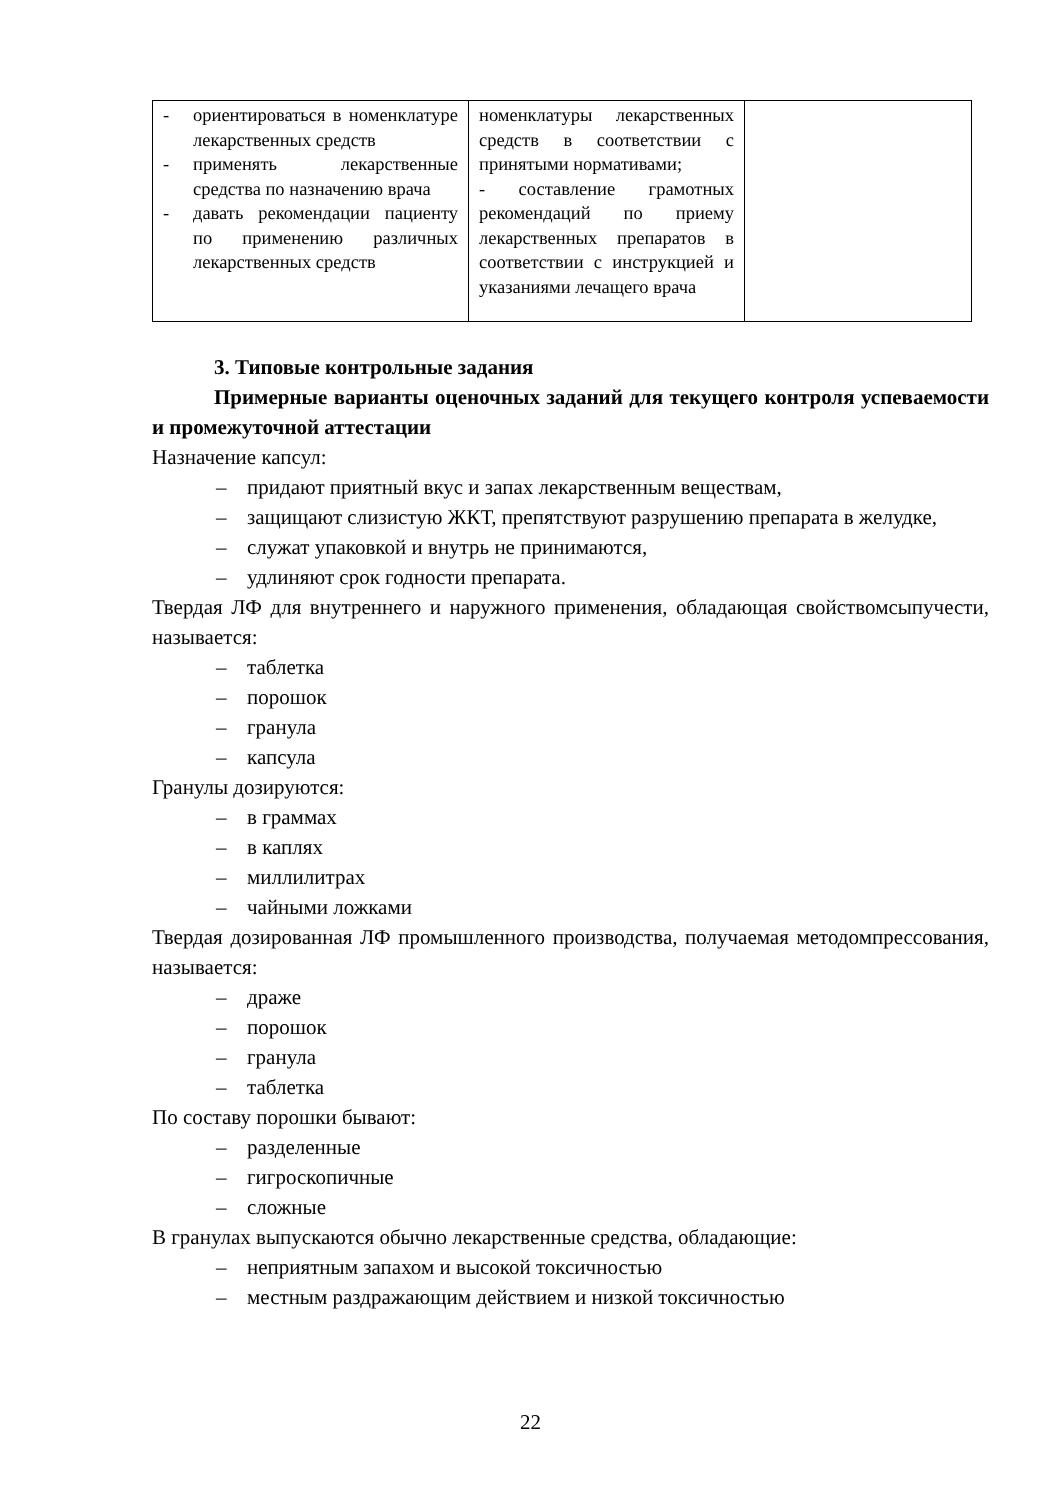| - ориентироваться в номенклатуре лекарственных средств - применять лекарственные средства по назначению врача - давать рекомендации пациенту по применению различных лекарственных средств | номенклатуры лекарственных средств в соответствии с принятыми нормативами; - составление грамотных рекомендаций по приему лекарственных препаратов в соответствии с инструкцией и указаниями лечащего врача | |
3. Типовые контрольные задания
Примерные варианты оценочных заданий для текущего контроля успеваемости и промежуточной аттестации
Назначение капсул:
– придают приятный вкус и запах лекарственным веществам,
– защищают слизистую ЖКТ, препятствуют разрушению препарата в желудке,
– служат упаковкой и внутрь не принимаются,
– удлиняют срок годности препарата.
Твердая ЛФ для внутреннего и наружного применения, обладающая свойствомсыпучести, называется:
– таблетка
– порошок
– гранула
– капсула
Гранулы дозируются:
– в граммах
– в каплях
– миллилитрах
– чайными ложками
Твердая дозированная ЛФ промышленного производства, получаемая методомпрессования, называется:
– драже
– порошок
– гранула
– таблетка
По составу порошки бывают:
– разделенные
– гигроскопичные
– сложные
В гранулах выпускаются обычно лекарственные средства, обладающие:
– неприятным запахом и высокой токсичностью
– местным раздражающим действием и низкой токсичностью
22